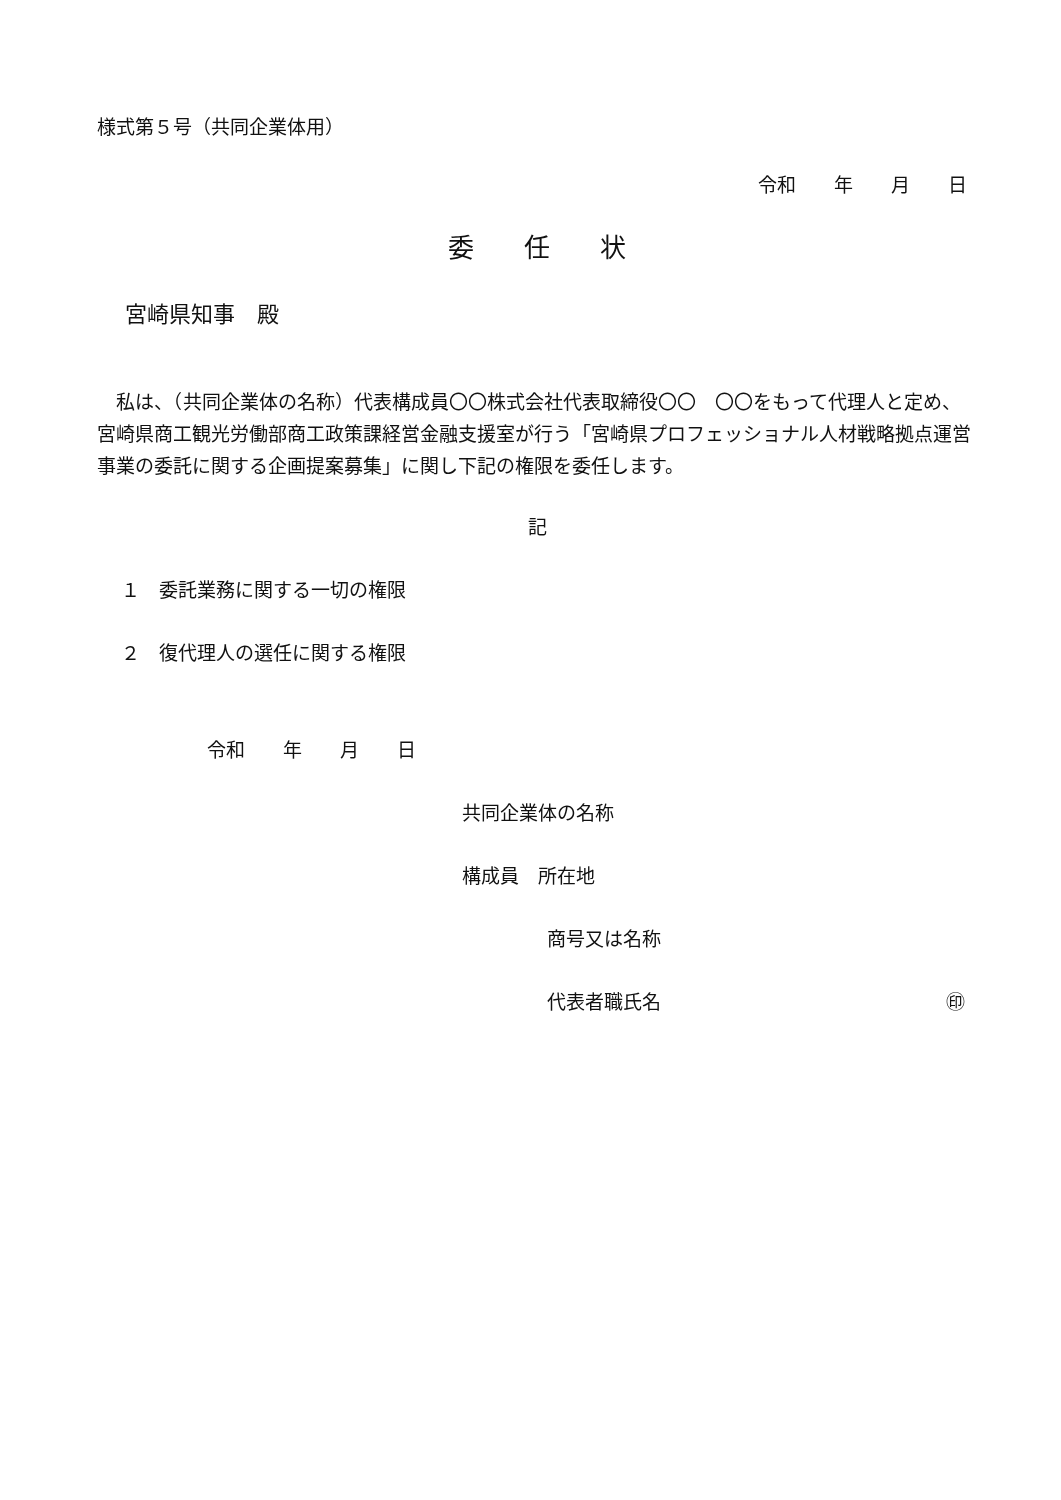様式第５号（共同企業体用）
令和　　年　　月　　日
委任状
宮崎県知事　殿
　私は、（共同企業体の名称）代表構成員〇〇株式会社代表取締役〇〇　〇〇をもって代理人と定め、宮崎県商工観光労働部商工政策課経営金融支援室が行う「宮崎県プロフェッショナル人材戦略拠点運営事業の委託に関する企画提案募集」に関し下記の権限を委任します。
記
１　委託業務に関する一切の権限
２　復代理人の選任に関する権限
令和　　年　　月　　日
共同企業体の名称
構成員　所在地
商号又は名称
代表者職氏名 ㊞